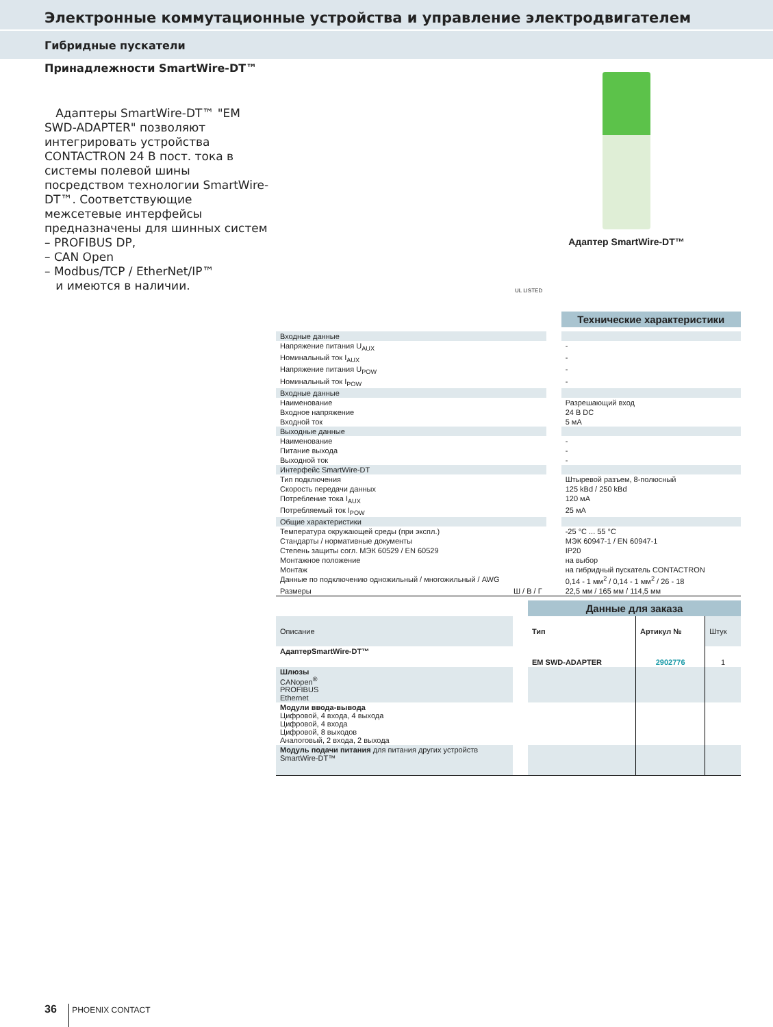Электронные коммутационные устройства и управление электродвигателем
Гибридные пускатели
Принадлежности SmartWire-DT™
Адаптеры SmartWire-DT™ "EM SWD-ADAPTER" позволяют интегрировать устройства CONTACTRON 24 В пост. тока в системы полевой шины посредством технологии SmartWire-DT™. Соответствующие межсетевые интерфейсы предназначены для шинных систем
– PROFIBUS DP,
– CAN Open
– Modbus/TCP / EtherNet/IP™
и имеются в наличии.
Адаптер SmartWire-DT™
UL LISTED
| | | Технические характеристики |
| Входные данные | | |
| Напряжение питания U<sub>AUX</sub> | | - |
| Номинальный ток I<sub>AUX</sub> | | - |
| Напряжение питания U<sub>POW</sub> | | - |
| Номинальный ток I<sub>POW</sub> | | - |
| Входные данные | | |
| Наименование | | Разрешающий вход |
| Входное напряжение | | 24 В DC |
| Входной ток | | 5 мА |
| Выходные данные | | |
| Наименование | | - |
| Питание выхода | | - |
| Выходной ток | | - |
| Интерфейс SmartWire-DT | | |
| Тип подключения | | Штыревой разъем, 8-полюсный |
| Скорость передачи данных | | 125 kBd / 250 kBd |
| Потребление тока I<sub>AUX</sub> | | 120 мА |
| Потребляемый ток I<sub>POW</sub> | | 25 мА |
| Общие характеристики | | |
| Температура окружающей среды (при экспл.) | | -25 °C ... 55 °C |
| Стандарты / нормативные документы | | МЭК 60947-1 / EN 60947-1 |
| Степень защиты согл. МЭК 60529 / EN 60529 | | IP20 |
| Монтажное положение | | на выбор |
| Монтаж | | на гибридный пускатель CONTACTRON |
| Данные по подключению одножильный / многожильный / AWG | | 0,14 - 1 мм<sup>2</sup> / 0,14 - 1 мм<sup>2</sup> / 26 - 18 |
| Размеры Ш / В / Г | | 22,5 мм / 165 мм / 114,5 мм |
| | | Данные для заказа | | |
| Описание | | Тип | Артикул № | Штук |
| АдаптерSmartWire-DT™ | | EM SWD-ADAPTER | 2902776 | 1 |
| Шлюзы CANopen<sup>®</sup> PROFIBUS Ethernet | | | | |
| Модули ввода-вывода Цифровой, 4 входа, 4 выхода Цифровой, 4 входа Цифровой, 8 выходов Аналоговый, 2 входа, 2 выхода | | | | |
| Модуль подачи питания для питания других устройств SmartWire-DT™ | | | | |
36 PHOENIX CONTACT